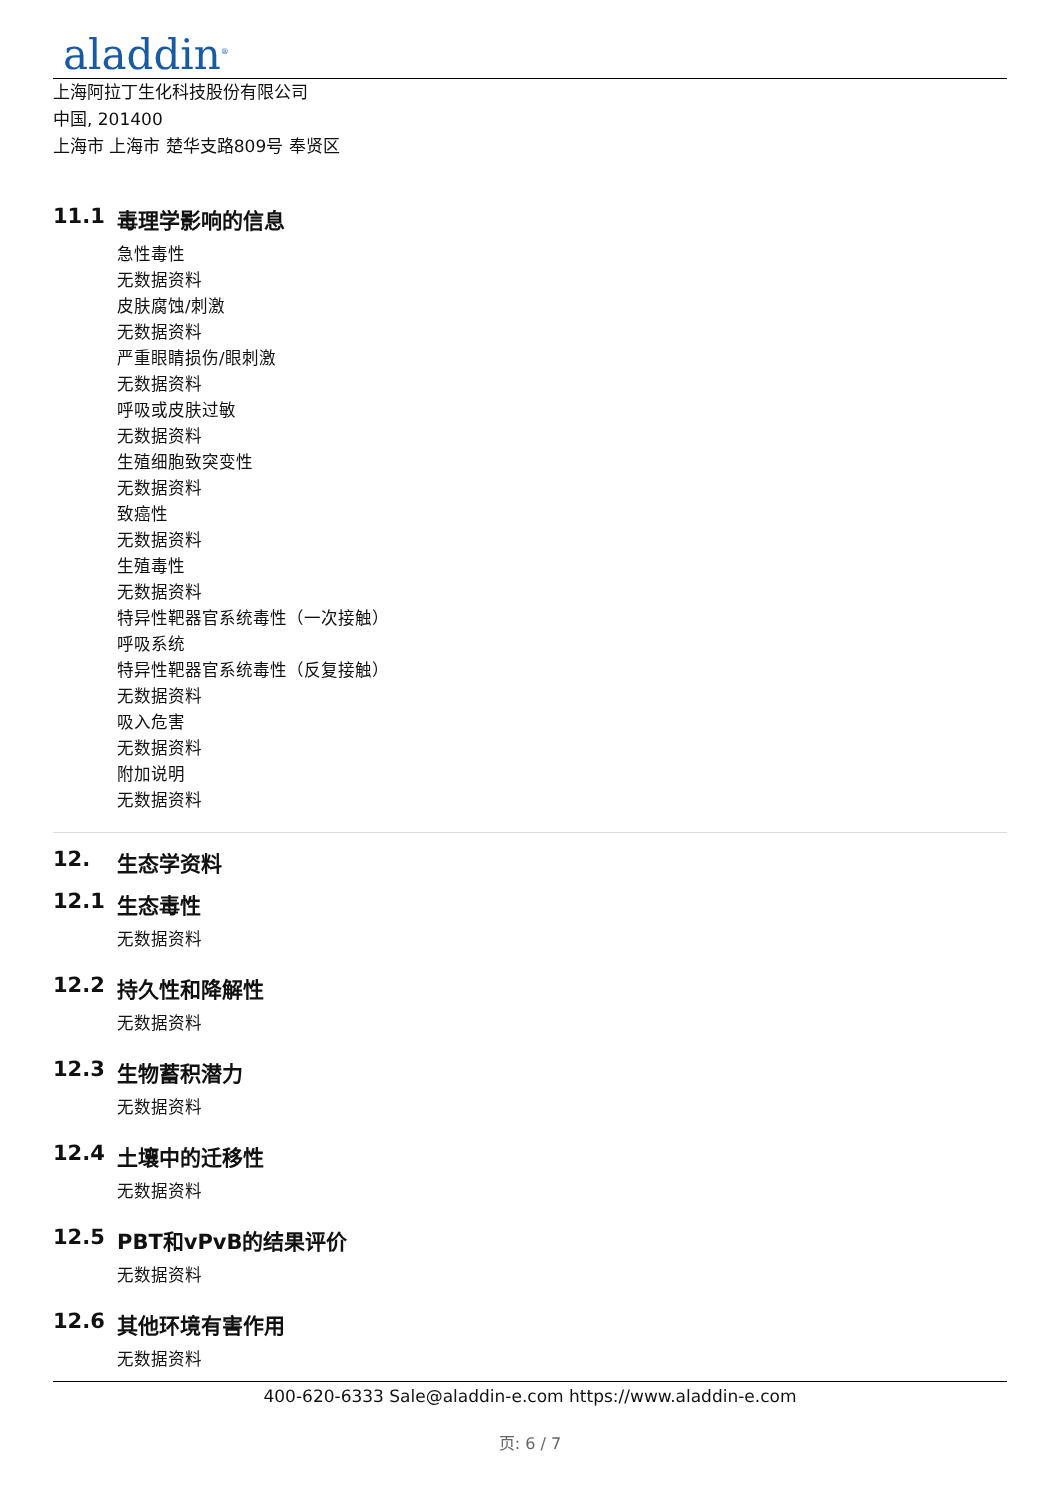aladdin<sup>®</sup>
上海阿拉丁生化科技股份有限公司
中国, 201400
上海市 上海市 楚华支路809号 奉贤区
11.1 毒理学影响的信息
急性毒性
无数据资料
皮肤腐蚀/刺激
无数据资料
严重眼睛损伤/眼刺激
无数据资料
呼吸或皮肤过敏
无数据资料
生殖细胞致突变性
无数据资料
致癌性
无数据资料
生殖毒性
无数据资料
特异性靶器官系统毒性（一次接触）
呼吸系统
特异性靶器官系统毒性（反复接触）
无数据资料
吸入危害
无数据资料
附加说明
无数据资料
12. 生态学资料
12.1 生态毒性
无数据资料
12.2 持久性和降解性
无数据资料
12.3 生物蓄积潜力
无数据资料
12.4 土壤中的迁移性
无数据资料
12.5 PBT和vPvB的结果评价
无数据资料
12.6 其他环境有害作用
无数据资料
400-620-6333 Sale@aladdin-e.com https://www.aladdin-e.com
页: 6 / 7